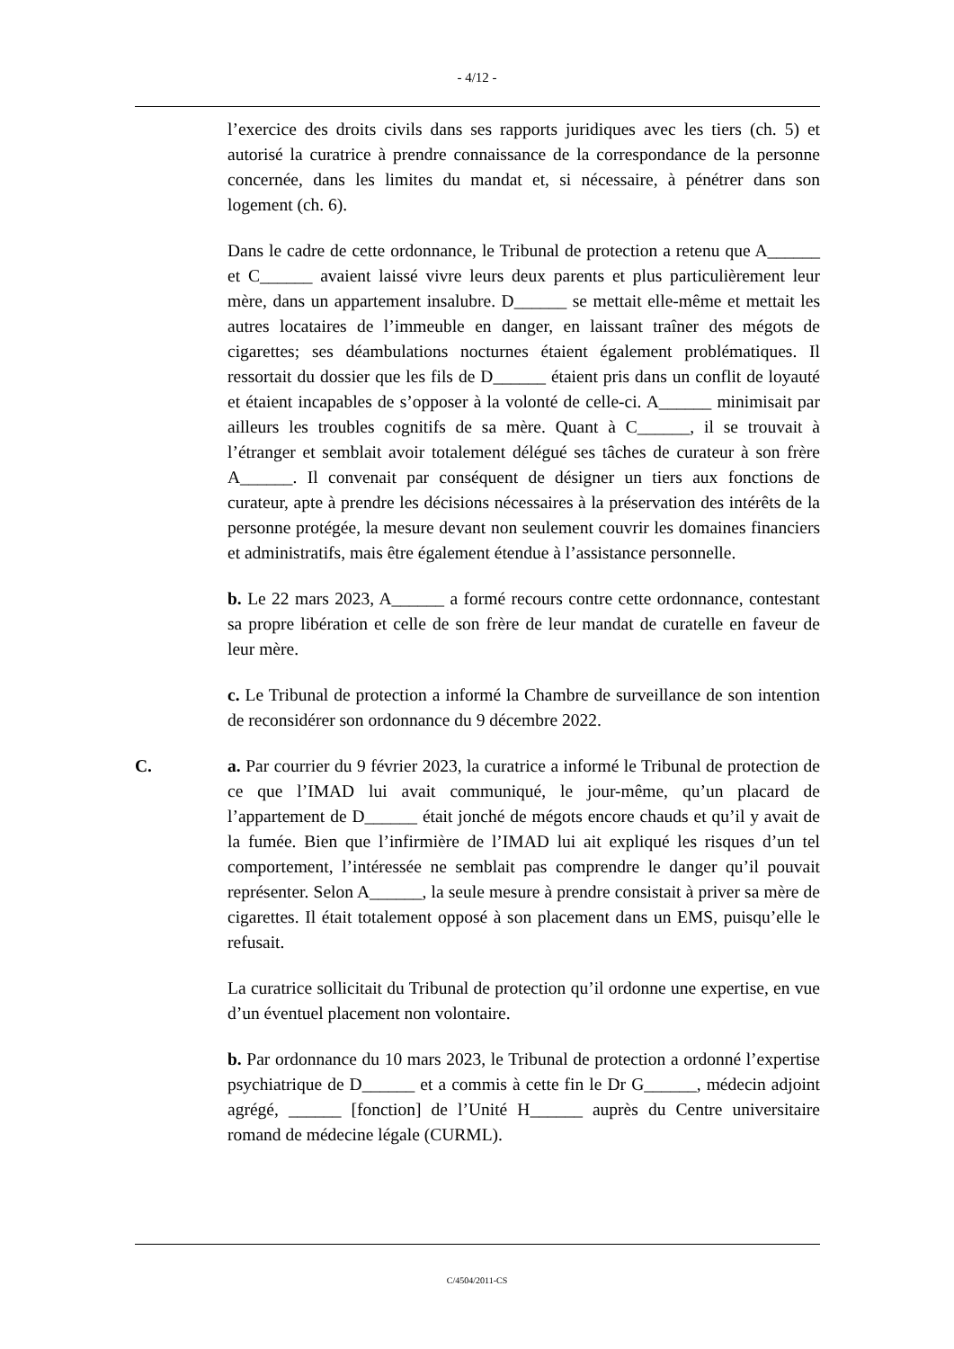- 4/12 -
l’exercice des droits civils dans ses rapports juridiques avec les tiers (ch. 5) et autorisé la curatrice à prendre connaissance de la correspondance de la personne concernée, dans les limites du mandat et, si nécessaire, à pénétrer dans son logement (ch. 6).
Dans le cadre de cette ordonnance, le Tribunal de protection a retenu que A______ et C______ avaient laissé vivre leurs deux parents et plus particulièrement leur mère, dans un appartement insalubre. D______ se mettait elle-même et mettait les autres locataires de l’immeuble en danger, en laissant traîner des mégots de cigarettes; ses déambulations nocturnes étaient également problématiques. Il ressortait du dossier que les fils de D______ étaient pris dans un conflit de loyauté et étaient incapables de s’opposer à la volonté de celle-ci. A______ minimisait par ailleurs les troubles cognitifs de sa mère. Quant à C______, il se trouvait à l’étranger et semblait avoir totalement délégué ses tâches de curateur à son frère A______. Il convenait par conséquent de désigner un tiers aux fonctions de curateur, apte à prendre les décisions nécessaires à la préservation des intérêts de la personne protégée, la mesure devant non seulement couvrir les domaines financiers et administratifs, mais être également étendue à l’assistance personnelle.
b. Le 22 mars 2023, A______ a formé recours contre cette ordonnance, contestant sa propre libération et celle de son frère de leur mandat de curatelle en faveur de leur mère.
c. Le Tribunal de protection a informé la Chambre de surveillance de son intention de reconsidérer son ordonnance du 9 décembre 2022.
C. a. Par courrier du 9 février 2023, la curatrice a informé le Tribunal de protection de ce que l’IMAD lui avait communiqué, le jour-même, qu’un placard de l’appartement de D______ était jonché de mégots encore chauds et qu’il y avait de la fumée. Bien que l’infirmière de l’IMAD lui ait expliqué les risques d’un tel comportement, l’intéressée ne semblait pas comprendre le danger qu’il pouvait représenter. Selon A______, la seule mesure à prendre consistait à priver sa mère de cigarettes. Il était totalement opposé à son placement dans un EMS, puisqu’elle le refusait.
La curatrice sollicitait du Tribunal de protection qu’il ordonne une expertise, en vue d’un éventuel placement non volontaire.
b. Par ordonnance du 10 mars 2023, le Tribunal de protection a ordonné l’expertise psychiatrique de D______ et a commis à cette fin le Dr G______, médecin adjoint agrégé, ______ [fonction] de l’Unité H______ auprès du Centre universitaire romand de médecine légale (CURML).
C/4504/2011-CS